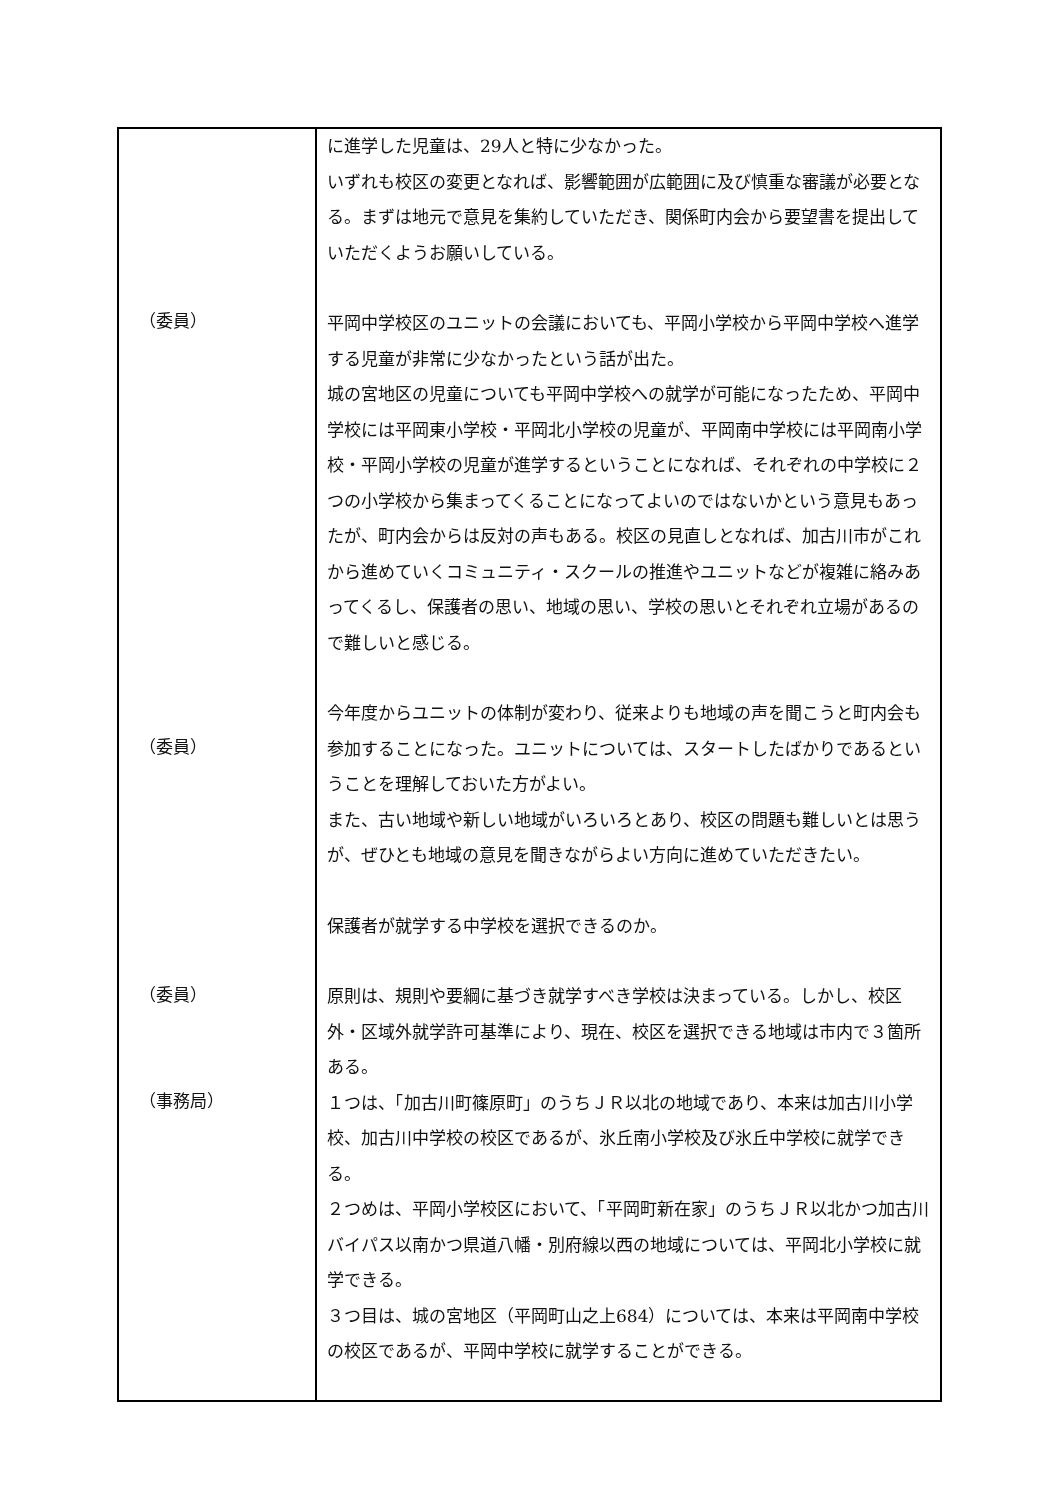| （委員） （委員） （委員） （事務局） | に進学した児童は、29人と特に少なかった。 いずれも校区の変更となれば、影響範囲が広範囲に及び慎重な審議が必要となる。まずは地元で意見を集約していただき、関係町内会から要望書を提出していただくようお願いしている。 平岡中学校区のユニットの会議においても、平岡小学校から平岡中学校へ進学する児童が非常に少なかったという話が出た。 城の宮地区の児童についても平岡中学校への就学が可能になったため、平岡中学校には平岡東小学校・平岡北小学校の児童が、平岡南中学校には平岡南小学校・平岡小学校の児童が進学するということになれば、それぞれの中学校に２つの小学校から集まってくることになってよいのではないかという意見もあったが、町内会からは反対の声もある。校区の見直しとなれば、加古川市がこれから進めていくコミュニティ・スクールの推進やユニットなどが複雑に絡みあってくるし、保護者の思い、地域の思い、学校の思いとそれぞれ立場があるので難しいと感じる。 今年度からユニットの体制が変わり、従来よりも地域の声を聞こうと町内会も参加することになった。ユニットについては、スタートしたばかりであるということを理解しておいた方がよい。 また、古い地域や新しい地域がいろいろとあり、校区の問題も難しいとは思うが、ぜひとも地域の意見を聞きながらよい方向に進めていただきたい。 保護者が就学する中学校を選択できるのか。 原則は、規則や要綱に基づき就学すべき学校は決まっている。しかし、校区外・区域外就学許可基準により、現在、校区を選択できる地域は市内で３箇所ある。 １つは、「加古川町篠原町」のうちＪＲ以北の地域であり、本来は加古川小学校、加古川中学校の校区であるが、氷丘南小学校及び氷丘中学校に就学できる。 ２つめは、平岡小学校区において、「平岡町新在家」のうちＪＲ以北かつ加古川バイパス以南かつ県道八幡・別府線以西の地域については、平岡北小学校に就学できる。 ３つ目は、城の宮地区（平岡町山之上684）については、本来は平岡南中学校の校区であるが、平岡中学校に就学することができる。 |